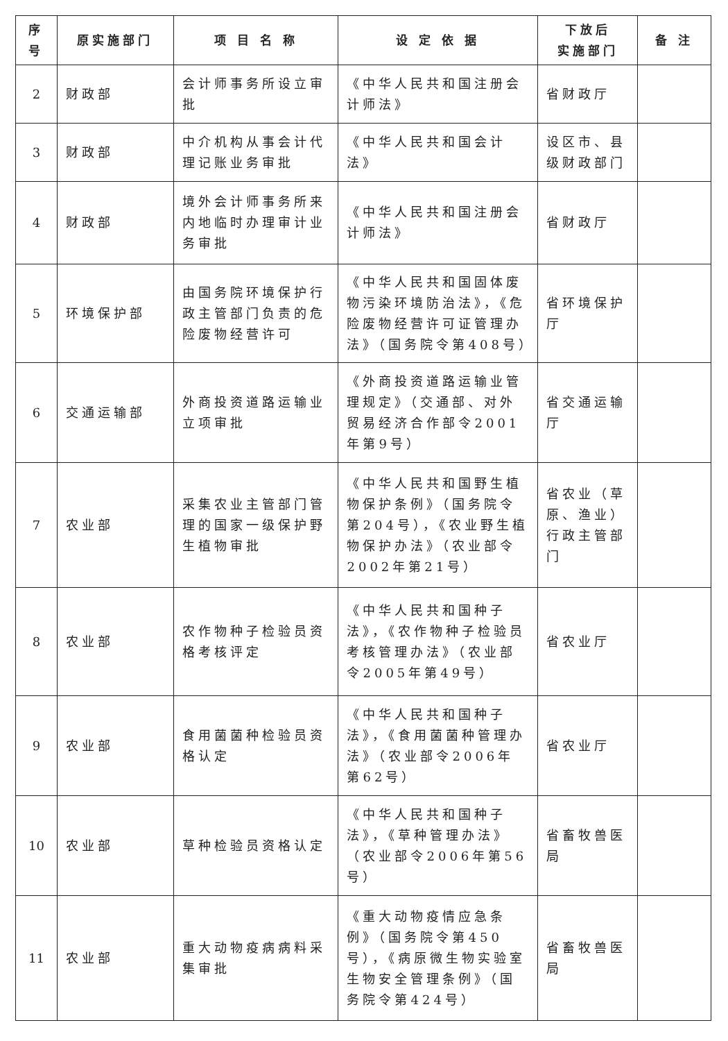| 序号 | 原实施部门 | 项 目 名 称 | 设 定 依 据 | 下放后 实施部门 | 备 注 |
| --- | --- | --- | --- | --- | --- |
| 2 | 财政部 | 会计师事务所设立审批 | 《中华人民共和国注册会计师法》 | 省财政厅 | |
| 3 | 财政部 | 中介机构从事会计代理记账业务审批 | 《中华人民共和国会计法》 | 设区市、县级财政部门 | |
| 4 | 财政部 | 境外会计师事务所来内地临时办理审计业务审批 | 《中华人民共和国注册会计师法》 | 省财政厅 | |
| 5 | 环境保护部 | 由国务院环境保护行政主管部门负责的危险废物经营许可 | 《中华人民共和国固体废物污染环境防治法》，《危险废物经营许可证管理办法》（国务院令第408号） | 省环境保护厅 | |
| 6 | 交通运输部 | 外商投资道路运输业立项审批 | 《外商投资道路运输业管理规定》（交通部、对外贸易经济合作部令2001年第9号） | 省交通运输厅 | |
| 7 | 农业部 | 采集农业主管部门管理的国家一级保护野生植物审批 | 《中华人民共和国野生植物保护条例》（国务院令第204号），《农业野生植物保护办法》（农业部令2002年第21号） | 省农业（草原、渔业）行政主管部门 | |
| 8 | 农业部 | 农作物种子检验员资格考核评定 | 《中华人民共和国种子法》，《农作物种子检验员考核管理办法》（农业部令2005年第49号） | 省农业厅 | |
| 9 | 农业部 | 食用菌菌种检验员资格认定 | 《中华人民共和国种子法》，《食用菌菌种管理办法》（农业部令2006年第62号） | 省农业厅 | |
| 10 | 农业部 | 草种检验员资格认定 | 《中华人民共和国种子法》，《草种管理办法》（农业部令2006年第56号） | 省畜牧兽医局 | |
| 11 | 农业部 | 重大动物疫病病料采集审批 | 《重大动物疫情应急条例》（国务院令第450号），《病原微生物实验室生物安全管理条例》（国务院令第424号） | 省畜牧兽医局 | |